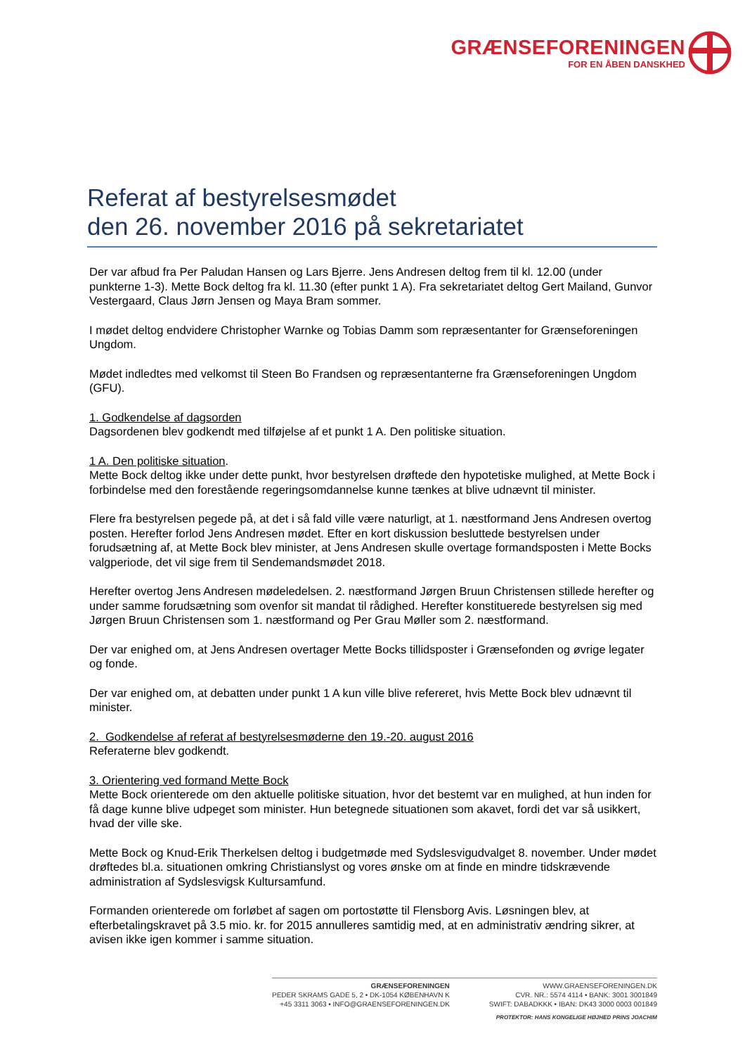GRÆNSEFORENINGEN
FOR EN ÅBEN DANSKHED
Referat af bestyrelsesmødet
den 26. november 2016 på sekretariatet
Der var afbud fra Per Paludan Hansen og Lars Bjerre. Jens Andresen deltog frem til kl. 12.00 (under punkterne 1-3). Mette Bock deltog fra kl. 11.30 (efter punkt 1 A). Fra sekretariatet deltog Gert Mailand, Gunvor Vestergaard, Claus Jørn Jensen og Maya Bram sommer.
I mødet deltog endvidere Christopher Warnke og Tobias Damm som repræsentanter for Grænseforeningen Ungdom.
Mødet indledtes med velkomst til Steen Bo Frandsen og repræsentanterne fra Grænseforeningen Ungdom (GFU).
1. Godkendelse af dagsorden
Dagsordenen blev godkendt med tilføjelse af et punkt 1 A. Den politiske situation.
1 A. Den politiske situation.
Mette Bock deltog ikke under dette punkt, hvor bestyrelsen drøftede den hypotetiske mulighed, at Mette Bock i forbindelse med den forestående regeringsomdannelse kunne tænkes at blive udnævnt til minister.
Flere fra bestyrelsen pegede på, at det i så fald ville være naturligt, at 1. næstformand Jens Andresen overtog posten. Herefter forlod Jens Andresen mødet. Efter en kort diskussion besluttede bestyrelsen under forudsætning af, at Mette Bock blev minister, at Jens Andresen skulle overtage formandsposten i Mette Bocks valgperiode, det vil sige frem til Sendemandsmødet 2018.
Herefter overtog Jens Andresen mødeledelsen. 2. næstformand Jørgen Bruun Christensen stillede herefter og under samme forudsætning som ovenfor sit mandat til rådighed. Herefter konstituerede bestyrelsen sig med Jørgen Bruun Christensen som 1. næstformand og Per Grau Møller som 2. næstformand.
Der var enighed om, at Jens Andresen overtager Mette Bocks tillidsposter i Grænsefonden og øvrige legater og fonde.
Der var enighed om, at debatten under punkt 1 A kun ville blive refereret, hvis Mette Bock blev udnævnt til minister.
2. Godkendelse af referat af bestyrelsesmøderne den 19.-20. august 2016
Referaterne blev godkendt.
3. Orientering ved formand Mette Bock
Mette Bock orienterede om den aktuelle politiske situation, hvor det bestemt var en mulighed, at hun inden for få dage kunne blive udpeget som minister. Hun betegnede situationen som akavet, fordi det var så usikkert, hvad der ville ske.
Mette Bock og Knud-Erik Therkelsen deltog i budgetmøde med Sydslesvigudvalget 8. november. Under mødet drøftedes bl.a. situationen omkring Christianslyst og vores ønske om at finde en mindre tidskrævende administration af Sydslesvigsk Kultursamfund.
Formanden orienterede om forløbet af sagen om portostøtte til Flensborg Avis. Løsningen blev, at efterbetalingskravet på 3.5 mio. kr. for 2015 annulleres samtidig med, at en administrativ ændring sikrer, at avisen ikke igen kommer i samme situation.
GRÆNSEFORENINGEN
PEDER SKRAMS GADE 5, 2 • DK-1054 KØBENHAVN K
+45 3311 3063 • INFO@GRAENSEFORENINGEN.DK
WWW.GRAENSEFORENINGEN.DK
CVR. NR.: 5574 4114 • BANK: 3001 3001849
SWIFT: DABADKKK • IBAN: DK43 3000 0003 001849
PROTEKTOR: HANS KONGELIGE HØJHED PRINS JOACHIM